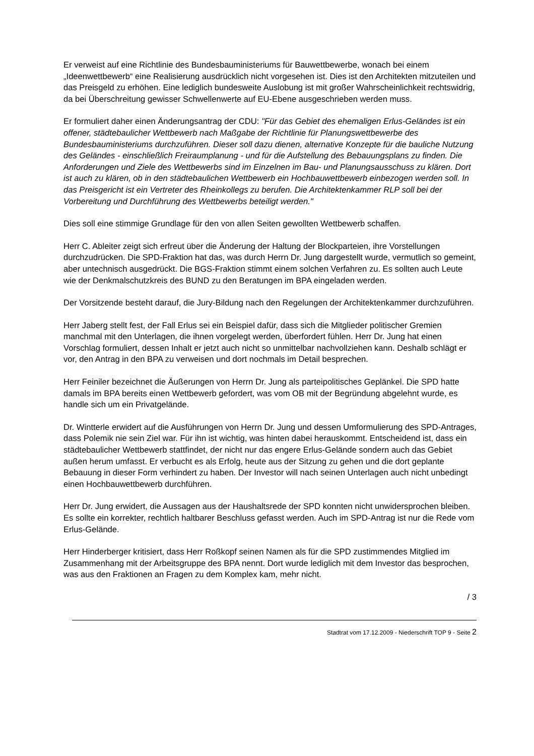Er verweist auf eine Richtlinie des Bundesbauministeriums für Bauwettbewerbe, wonach bei einem „Ideenwettbewerb“ eine Realisierung ausdrücklich nicht vorgesehen ist. Dies ist den Architekten mitzuteilen und das Preisgeld zu erhöhen. Eine lediglich bundesweite Auslobung ist mit großer Wahrscheinlichkeit rechtswidrig, da bei Überschreitung gewisser Schwellenwerte auf EU-Ebene ausgeschrieben werden muss.
Er formuliert daher einen Änderungsantrag der CDU: "Für das Gebiet des ehemaligen Erlus-Geländes ist ein offener, städtebaulicher Wettbewerb nach Maßgabe der Richtlinie für Planungswettbewerbe des Bundesbauministeriums durchzuführen. Dieser soll dazu dienen, alternative Konzepte für die bauliche Nutzung des Geländes - einschließlich Freiraumplanung - und für die Aufstellung des Bebauungsplans zu finden. Die Anforderungen und Ziele des Wettbewerbs sind im Einzelnen im Bau- und Planungsausschuss zu klären. Dort ist auch zu klären, ob in den städtebaulichen Wettbewerb ein Hochbauwettbewerb einbezogen werden soll. In das Preisgericht ist ein Vertreter des Rheinkollegs zu berufen. Die Architektenkammer RLP soll bei der Vorbereitung und Durchführung des Wettbewerbs beteiligt werden."
Dies soll eine stimmige Grundlage für den von allen Seiten gewollten Wettbewerb schaffen.
Herr C. Ableiter zeigt sich erfreut über die Änderung der Haltung der Blockparteien, ihre Vorstellungen durchzudrücken. Die SPD-Fraktion hat das, was durch Herrn Dr. Jung dargestellt wurde, vermutlich so gemeint, aber untechnisch ausgedrückt. Die BGS-Fraktion stimmt einem solchen Verfahren zu. Es sollten auch Leute wie der Denkmalschutzkreis des BUND zu den Beratungen im BPA eingeladen werden.
Der Vorsitzende besteht darauf, die Jury-Bildung nach den Regelungen der Architektenkammer durchzuführen.
Herr Jaberg stellt fest, der Fall Erlus sei ein Beispiel dafür, dass sich die Mitglieder politischer Gremien manchmal mit den Unterlagen, die ihnen vorgelegt werden, überfordert fühlen. Herr Dr. Jung hat einen Vorschlag formuliert, dessen Inhalt er jetzt auch nicht so unmittelbar nachvollziehen kann. Deshalb schlägt er vor, den Antrag in den BPA zu verweisen und dort nochmals im Detail besprechen.
Herr Feiniler bezeichnet die Äußerungen von Herrn Dr. Jung als parteipolitisches Geplänkel. Die SPD hatte damals im BPA bereits einen Wettbewerb gefordert, was vom OB mit der Begründung abgelehnt wurde, es handle sich um ein Privatgelände.
Dr. Wintterle erwidert auf die Ausführungen von Herrn Dr. Jung und dessen Umformulierung des SPD-Antrages, dass Polemik nie sein Ziel war. Für ihn ist wichtig, was hinten dabei herauskommt. Entscheidend ist, dass ein städtebaulicher Wettbewerb stattfindet, der nicht nur das engere Erlus-Gelände sondern auch das Gebiet außen herum umfasst. Er verbucht es als Erfolg, heute aus der Sitzung zu gehen und die dort geplante Bebauung in dieser Form verhindert zu haben. Der Investor will nach seinen Unterlagen auch nicht unbedingt einen Hochbauwettbewerb durchführen.
Herr Dr. Jung erwidert, die Aussagen aus der Haushaltsrede der SPD konnten nicht unwidersprochen bleiben. Es sollte ein korrekter, rechtlich haltbarer Beschluss gefasst werden. Auch im SPD-Antrag ist nur die Rede vom Erlus-Gelände.
Herr Hinderberger kritisiert, dass Herr Roßkopf seinen Namen als für die SPD zustimmendes Mitglied im Zusammenhang mit der Arbeitsgruppe des BPA nennt. Dort wurde lediglich mit dem Investor das besprochen, was aus den Fraktionen an Fragen zu dem Komplex kam, mehr nicht.
/ 3
Stadtrat vom 17.12.2009 - Niederschrift TOP 9 - Seite 2